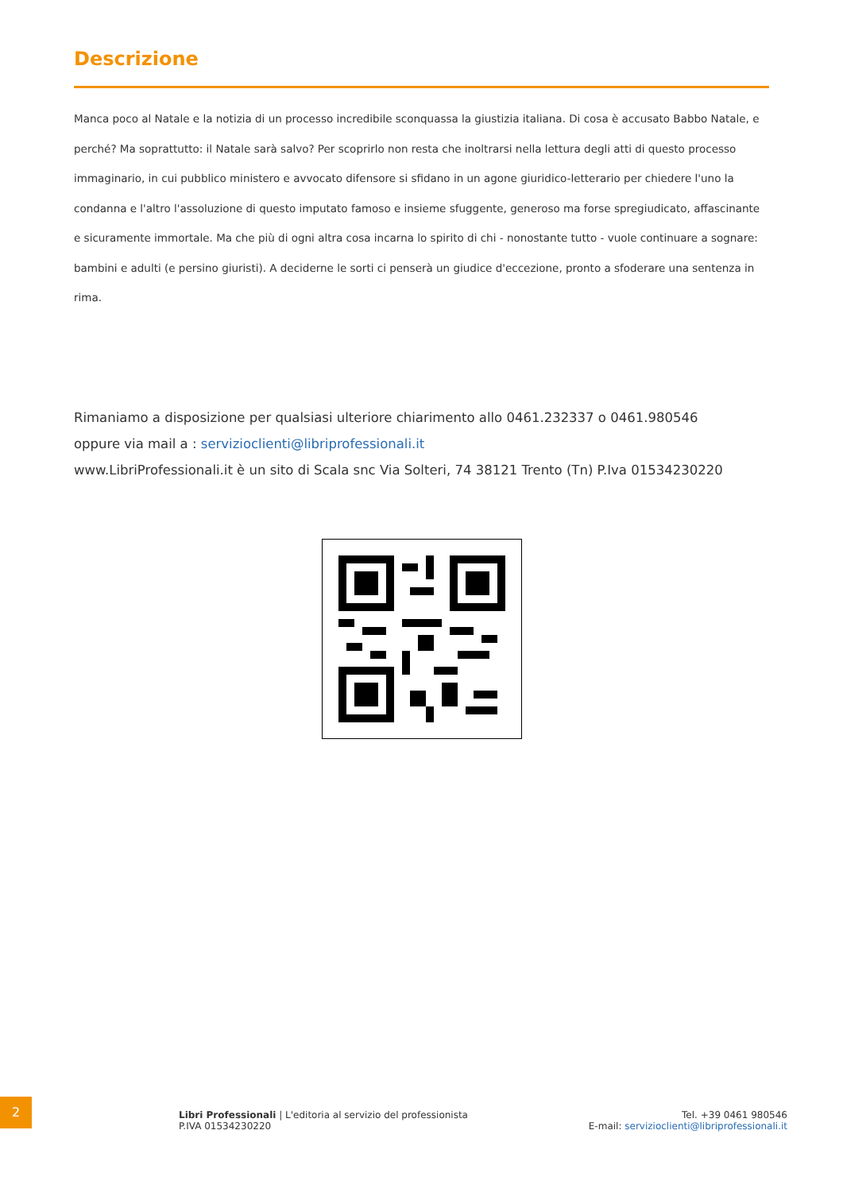Descrizione
Manca poco al Natale e la notizia di un processo incredibile sconquassa la giustizia italiana. Di cosa è accusato Babbo Natale, e perché? Ma soprattutto: il Natale sarà salvo? Per scoprirlo non resta che inoltrarsi nella lettura degli atti di questo processo immaginario, in cui pubblico ministero e avvocato difensore si sfidano in un agone giuridico-letterario per chiedere l'uno la condanna e l'altro l'assoluzione di questo imputato famoso e insieme sfuggente, generoso ma forse spregiudicato, affascinante e sicuramente immortale. Ma che più di ogni altra cosa incarna lo spirito di chi - nonostante tutto - vuole continuare a sognare: bambini e adulti (e persino giuristi). A deciderne le sorti ci penserà un giudice d'eccezione, pronto a sfoderare una sentenza in rima.
Rimaniamo a disposizione per qualsiasi ulteriore chiarimento allo 0461.232337 o 0461.980546
oppure via mail a : servizioclienti@libriprofessionali.it
www.LibriProfessionali.it è un sito di Scala snc Via Solteri, 74 38121 Trento (Tn) P.Iva 01534230220
2
Libri Professionali | L'editoria al servizio del professionista
P.IVA 01534230220
Tel. +39 0461 980546
E-mail: servizioclienti@libriprofessionali.it